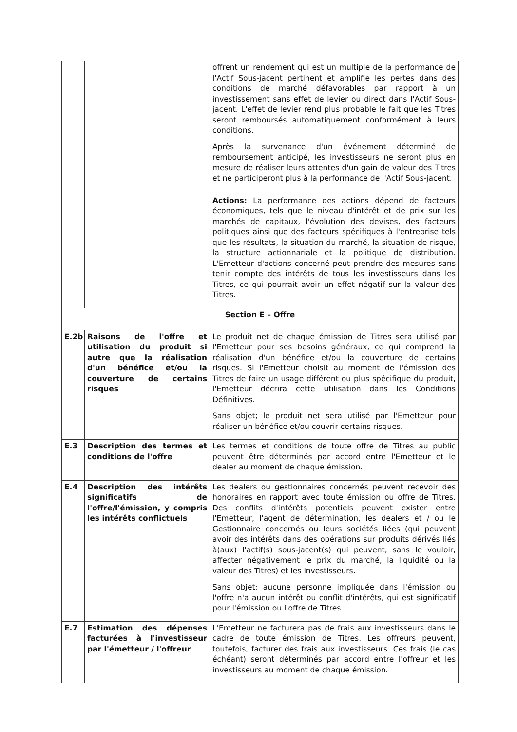| | | offrent un rendement qui est un multiple de la performance de l'Actif Sous-jacent pertinent et amplifie les pertes dans des conditions de marché défavorables par rapport à un investissement sans effet de levier ou direct dans l'Actif Sous-jacent. L'effet de levier rend plus probable le fait que les Titres seront remboursés automatiquement conformément à leurs conditions. Après la survenance d'un événement déterminé de remboursement anticipé, les investisseurs ne seront plus en mesure de réaliser leurs attentes d'un gain de valeur des Titres et ne participeront plus à la performance de l'Actif Sous-jacent. Actions: La performance des actions dépend de facteurs économiques, tels que le niveau d'intérêt et de prix sur les marchés de capitaux, l'évolution des devises, des facteurs politiques ainsi que des facteurs spécifiques à l'entreprise tels que les résultats, la situation du marché, la situation de risque, la structure actionnariale et la politique de distribution. L'Emetteur d'actions concerné peut prendre des mesures sans tenir compte des intérêts de tous les investisseurs dans les Titres, ce qui pourrait avoir un effet négatif sur la valeur des Titres. |
| Section E – Offre | | |
| E.2b | Raisons de l'offre et utilisation du produit si autre que la réalisation d'un bénéfice et/ou la couverture de certains risques | Le produit net de chaque émission de Titres sera utilisé par l'Emetteur pour ses besoins généraux, ce qui comprend la réalisation d'un bénéfice et/ou la couverture de certains risques. Si l'Emetteur choisit au moment de l'émission des Titres de faire un usage différent ou plus spécifique du produit, l'Emetteur décrira cette utilisation dans les Conditions Définitives. Sans objet; le produit net sera utilisé par l'Emetteur pour réaliser un bénéfice et/ou couvrir certains risques. |
| E.3 | Description des termes et conditions de l'offre | Les termes et conditions de toute offre de Titres au public peuvent être déterminés par accord entre l'Emetteur et le dealer au moment de chaque émission. |
| E.4 | Description des intérêts significatifs de l'offre/l'émission, y compris les intérêts conflictuels | Les dealers ou gestionnaires concernés peuvent recevoir des honoraires en rapport avec toute émission ou offre de Titres. Des conflits d'intérêts potentiels peuvent exister entre l'Emetteur, l'agent de détermination, les dealers et / ou le Gestionnaire concernés ou leurs sociétés liées (qui peuvent avoir des intérêts dans des opérations sur produits dérivés liés à(aux) l'actif(s) sous-jacent(s) qui peuvent, sans le vouloir, affecter négativement le prix du marché, la liquidité ou la valeur des Titres) et les investisseurs. Sans objet; aucune personne impliquée dans l'émission ou l'offre n'a aucun intérêt ou conflit d'intérêts, qui est significatif pour l'émission ou l'offre de Titres. |
| E.7 | Estimation des dépenses facturées à l'investisseur par l'émetteur / l'offreur | L'Emetteur ne facturera pas de frais aux investisseurs dans le cadre de toute émission de Titres. Les offreurs peuvent, toutefois, facturer des frais aux investisseurs. Ces frais (le cas échéant) seront déterminés par accord entre l'offreur et les investisseurs au moment de chaque émission. |